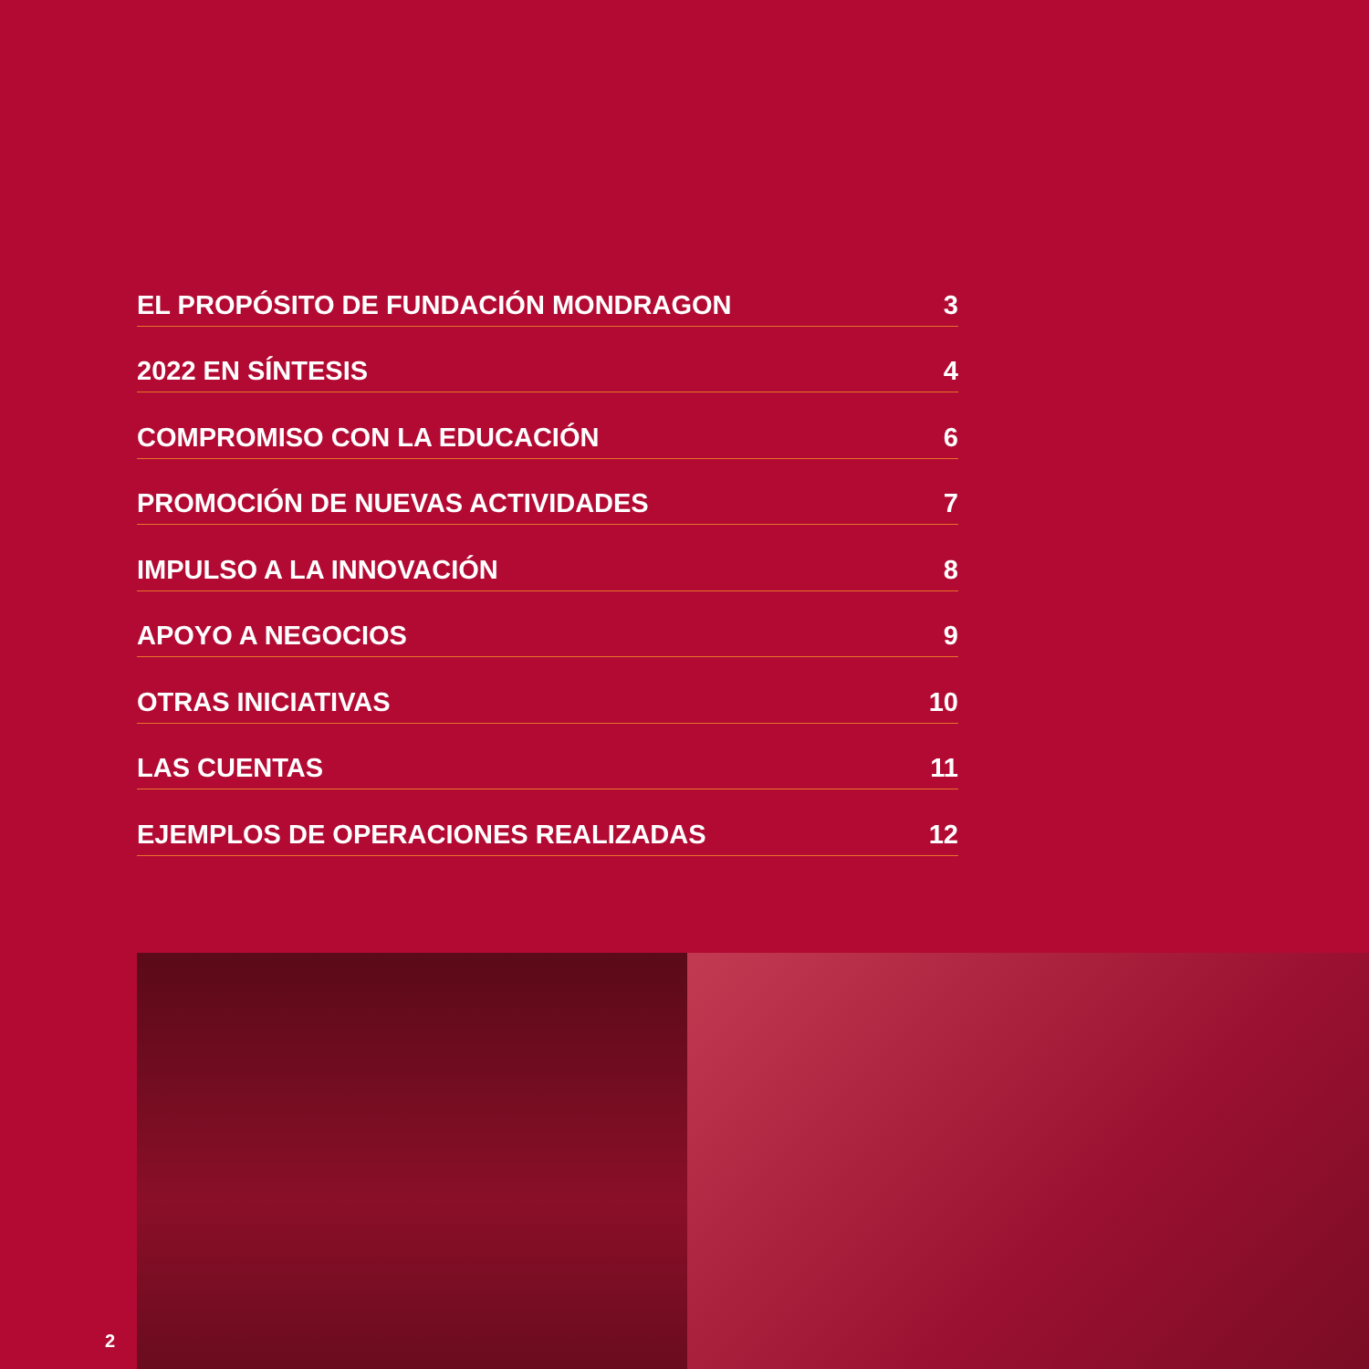EL PROPÓSITO DE FUNDACIÓN MONDRAGON 3
2022 EN SÍNTESIS 4
COMPROMISO CON LA EDUCACIÓN 6
PROMOCIÓN DE NUEVAS ACTIVIDADES 7
IMPULSO A LA INNOVACIÓN 8
APOYO A NEGOCIOS 9
OTRAS INICIATIVAS 10
LAS CUENTAS 11
EJEMPLOS DE OPERACIONES REALIZADAS 12
2